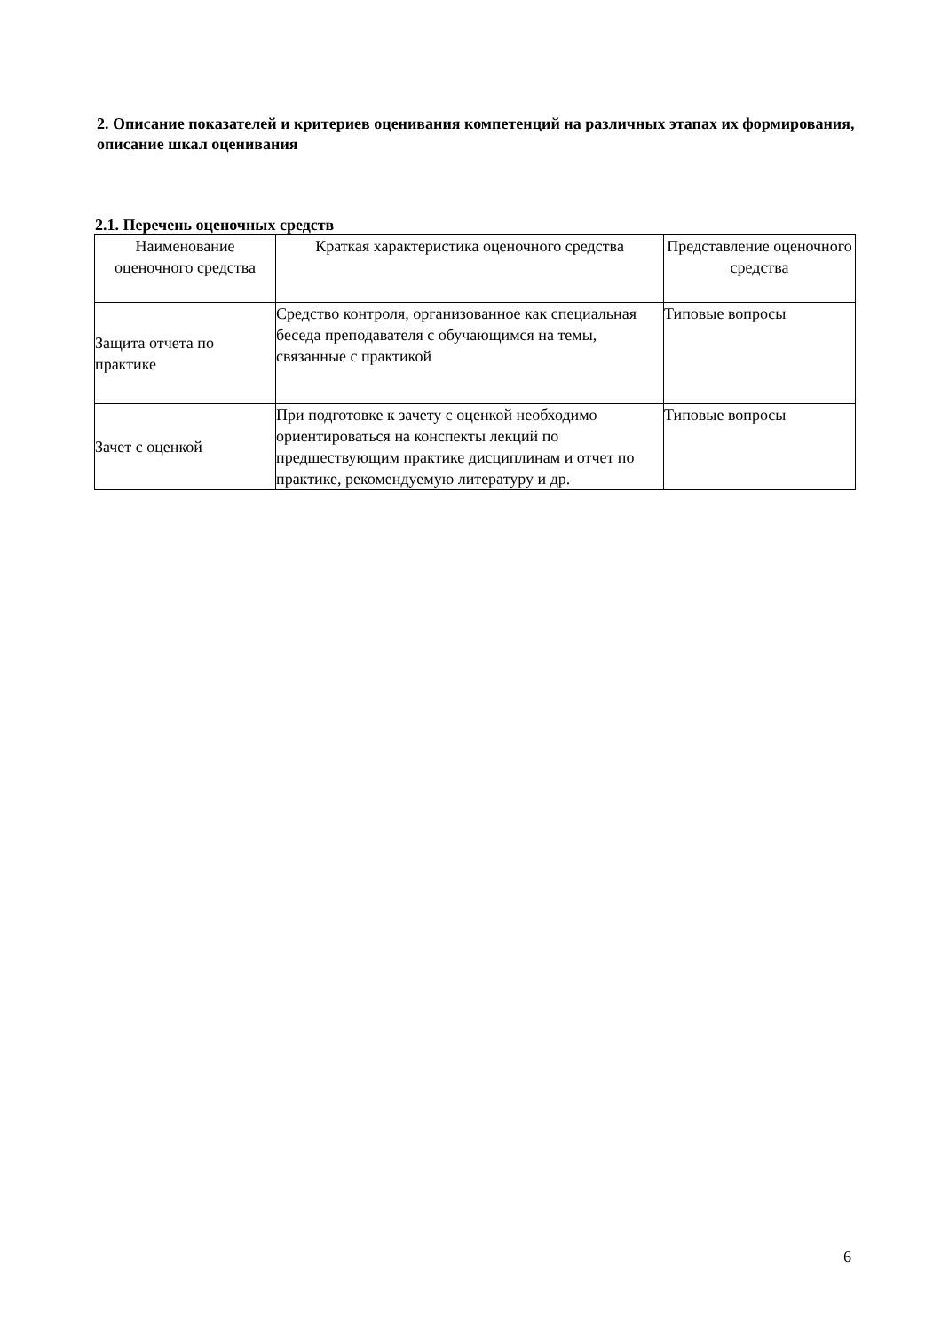2. Описание показателей и критериев оценивания компетенций на различных этапах их формирования, описание шкал оценивания
2.1. Перечень оценочных средств
| Наименование оценочного средства | Краткая характеристика оценочного средства | Представление оценочного средства |
| --- | --- | --- |
| Защита отчета по практике | Средство контроля, организованное как специальная беседа преподавателя с обучающимся на темы, связанные с практикой | Типовые вопросы |
| Зачет с оценкой | При подготовке к зачету с оценкой необходимо ориентироваться на конспекты лекций по предшествующим практике дисциплинам и отчет по практике, рекомендуемую литературу и др. | Типовые вопросы |
6